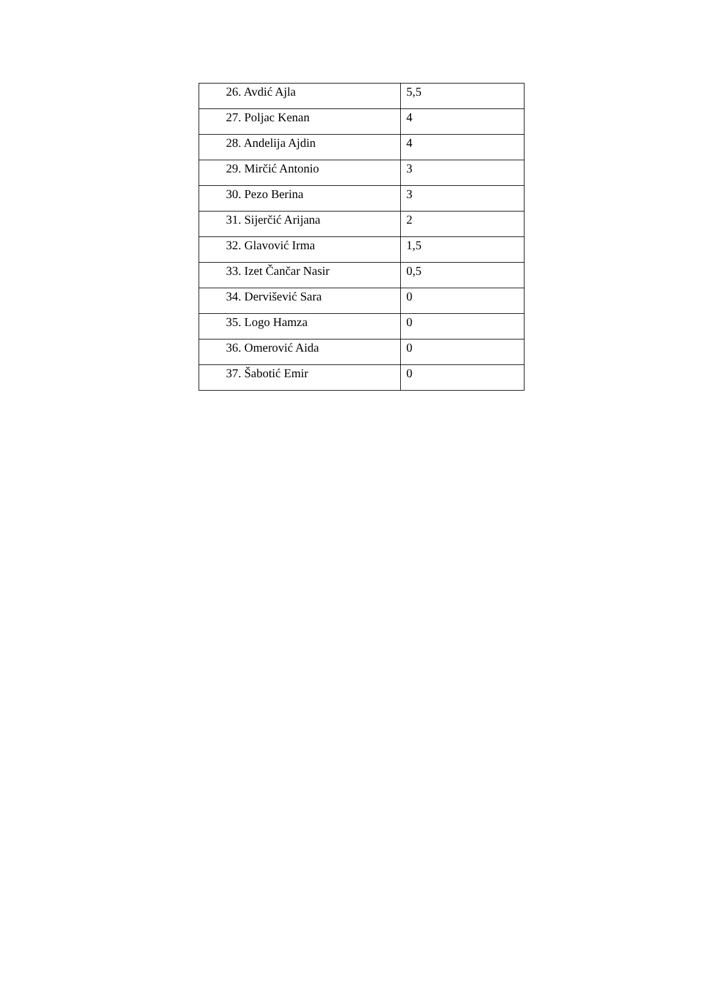| 26. Avdić Ajla | 5,5 |
| 27. Poljac Kenan | 4 |
| 28. Andelija Ajdin | 4 |
| 29. Mirčić Antonio | 3 |
| 30. Pezo Berina | 3 |
| 31. Sijerčić Arijana | 2 |
| 32. Glavović Irma | 1,5 |
| 33. Izet Čančar Nasir | 0,5 |
| 34. Dervišević Sara | 0 |
| 35. Logo Hamza | 0 |
| 36. Omerović Aida | 0 |
| 37. Šabotić Emir | 0 |